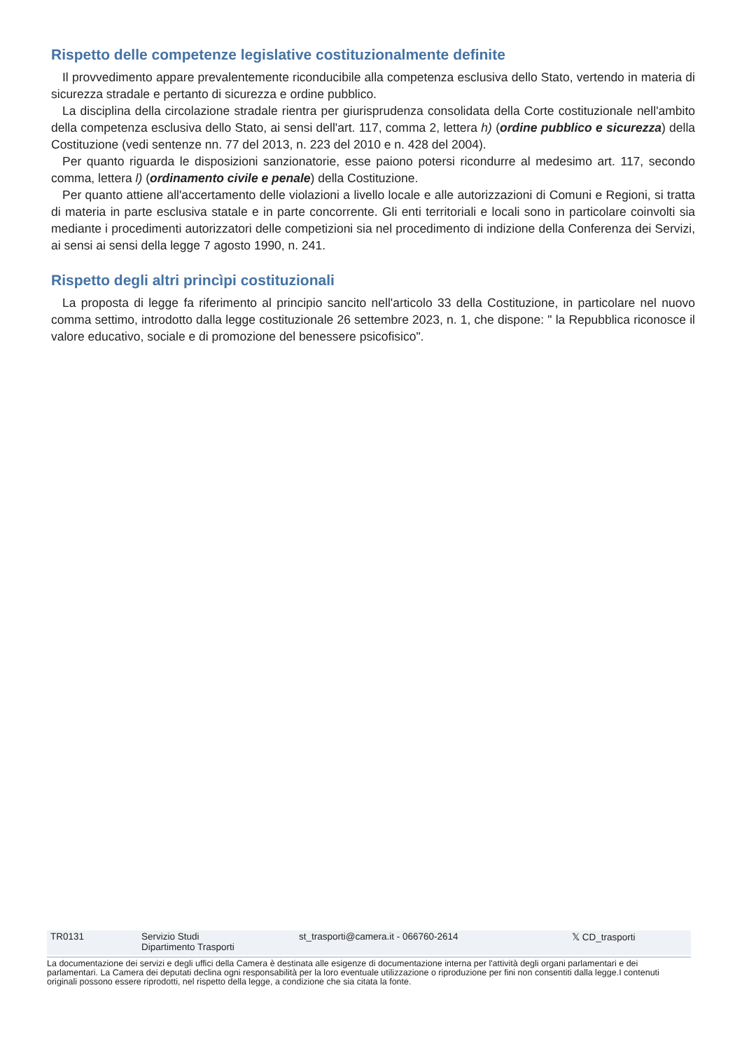Rispetto delle competenze legislative costituzionalmente definite
Il provvedimento appare prevalentemente riconducibile alla competenza esclusiva dello Stato, vertendo in materia di sicurezza stradale e pertanto di sicurezza e ordine pubblico.
La disciplina della circolazione stradale rientra per giurisprudenza consolidata della Corte costituzionale nell'ambito della competenza esclusiva dello Stato, ai sensi dell'art. 117, comma 2, lettera h) (ordine pubblico e sicurezza) della Costituzione (vedi sentenze nn. 77 del 2013, n. 223 del 2010 e n. 428 del 2004).
Per quanto riguarda le disposizioni sanzionatorie, esse paiono potersi ricondurre al medesimo art. 117, secondo comma, lettera l) (ordinamento civile e penale) della Costituzione.
Per quanto attiene all'accertamento delle violazioni a livello locale e alle autorizzazioni di Comuni e Regioni, si tratta di materia in parte esclusiva statale e in parte concorrente. Gli enti territoriali e locali sono in particolare coinvolti sia mediante i procedimenti autorizzatori delle competizioni sia nel procedimento di indizione della Conferenza dei Servizi, ai sensi ai sensi della legge 7 agosto 1990, n. 241.
Rispetto degli altri princìpi costituzionali
La proposta di legge fa riferimento al principio sancito nell'articolo 33 della Costituzione, in particolare nel nuovo comma settimo, introdotto dalla legge costituzionale 26 settembre 2023, n. 1, che dispone: " la Repubblica riconosce il valore educativo, sociale e di promozione del benessere psicofisico".
| TR0131 | Servizio Studi Dipartimento Trasporti | st_trasporti@camera.it - 066760-2614 | 𝕏 CD_trasporti |
La documentazione dei servizi e degli uffici della Camera è destinata alle esigenze di documentazione interna per l'attività degli organi parlamentari e dei parlamentari. La Camera dei deputati declina ogni responsabilità per la loro eventuale utilizzazione o riproduzione per fini non consentiti dalla legge.I contenuti originali possono essere riprodotti, nel rispetto della legge, a condizione che sia citata la fonte.